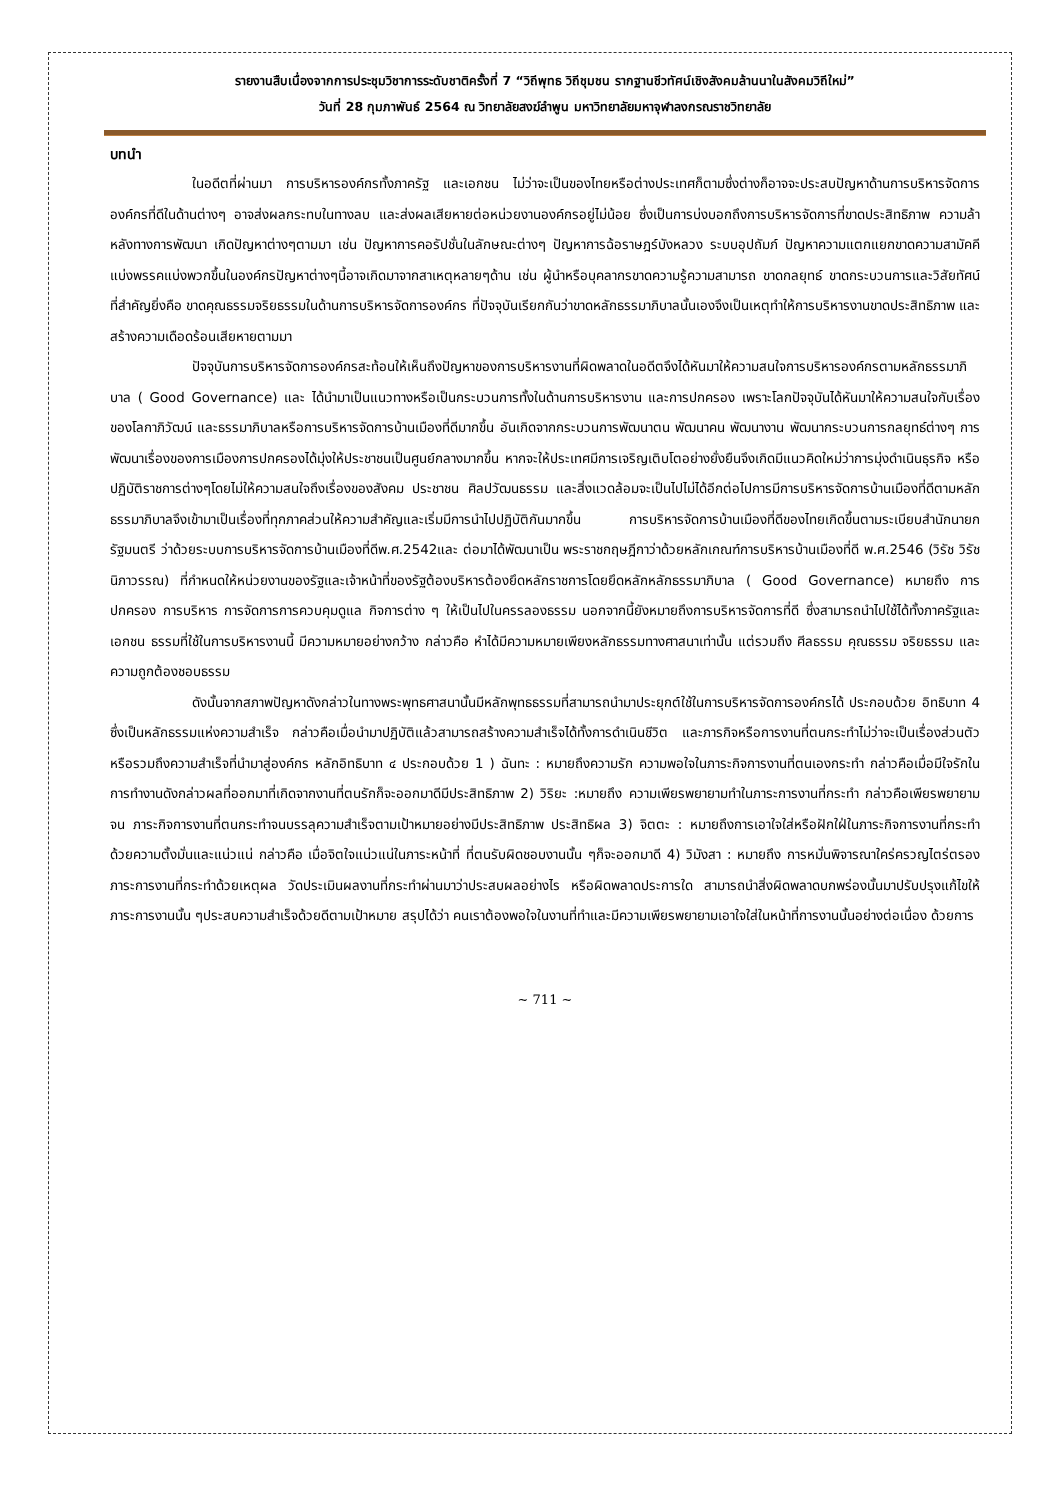รายงานสืบเนื่องจากการประชุมวิชาการระดับชาติครั้งที่ 7 “วิถีพุทธ วิถีชุมชน รากฐานชีวทัศน์เชิงสังคมล้านนาในสังคมวิถีใหม่”
วันที่ 28 กุมภาพันธ์ 2564 ณ วิทยาลัยสงฆ์ลำพูน มหาวิทยาลัยมหาจุฬาลงกรณราชวิทยาลัย
บทนำ
ในอดีตที่ผ่านมา การบริหารองค์กรทั้งภาครัฐ และเอกชน ไม่ว่าจะเป็นของไทยหรือต่างประเทศก็ตามซึ่งต่างก็อาจจะประสบปัญหาด้านการบริหารจัดการองค์กรที่ดีในด้านต่างๆ อาจส่งผลกระทบในทางลบ และส่งผลเสียหายต่อหน่วยงานองค์กรอยู่ไม่น้อย ซึ่งเป็นการบ่งบอกถึงการบริหารจัดการที่ขาดประสิทธิภาพ ความล้าหลังทางการพัฒนา เกิดปัญหาต่างๆตามมา เช่น ปัญหาการคอรัปชั่นในลักษณะต่างๆ ปัญหาการฉ้อราษฎร์บังหลวง ระบบอุปถัมภ์ ปัญหาความแตกแยกขาดความสามัคคีแบ่งพรรคแบ่งพวกขึ้นในองค์กรปัญหาต่างๆนี้อาจเกิดมาจากสาเหตุหลายๆด้าน เช่น ผู้นำหรือบุคลากรขาดความรู้ความสามารถ ขาดกลยุทธ์ ขาดกระบวนการและวิสัยทัศน์ ที่สำคัญยิ่งคือ ขาดคุณธรรมจริยธรรมในด้านการบริหารจัดการองค์กร ที่ปัจจุบันเรียกกันว่าขาดหลักธรรมาภิบาลนั้นเองจึงเป็นเหตุทำให้การบริหารงานขาดประสิทธิภาพ และสร้างความเดือดร้อนเสียหายตามมา
ปัจจุบันการบริหารจัดการองค์กรสะท้อนให้เห็นถึงปัญหาของการบริหารงานที่ผิดพลาดในอดีตจึงได้หันมาให้ความสนใจการบริหารองค์กรตามหลักธรรมาภิบาล ( Good Governance) และ ได้นำมาเป็นแนวทางหรือเป็นกระบวนการทั้งในด้านการบริหารงาน และการปกครอง เพราะโลกปัจจุบันได้หันมาให้ความสนใจกับเรื่องของโลกาภิวัฒน์ และธรรมาภิบาลหรือการบริหารจัดการบ้านเมืองที่ดีมากขึ้น อันเกิดจากกระบวนการพัฒนาตน พัฒนาคน พัฒนางาน พัฒนากระบวนการกลยุทธ์ต่างๆ การพัฒนาเรื่องของการเมืองการปกครองได้มุ่งให้ประชาชนเป็นศูนย์กลางมากขึ้น หากจะให้ประเทศมีการเจริญเติบโตอย่างยั่งยืนจึงเกิดมีแนวคิดใหม่ว่าการมุ่งดำเนินธุรกิจ หรือปฏิบัติราชการต่างๆโดยไม่ให้ความสนใจถึงเรื่องของสังคม ประชาชน ศิลปวัฒนธรรม และสิ่งแวดล้อมจะเป็นไปไม่ได้อีกต่อไปการมีการบริหารจัดการบ้านเมืองที่ดีตามหลักธรรมาภิบาลจึงเข้ามาเป็นเรื่องที่ทุกภาคส่วนให้ความสำคัญและเริ่มมีการนำไปปฏิบัติกันมากขึ้น การบริหารจัดการบ้านเมืองที่ดีของไทยเกิดขึ้นตามระเบียบสำนักนายกรัฐมนตรี ว่าด้วยระบบการบริหารจัดการบ้านเมืองที่ดีพ.ศ.2542และ ต่อมาได้พัฒนาเป็น พระราชกฤษฎีกาว่าด้วยหลักเกณฑ์การบริหารบ้านเมืองที่ดี พ.ศ.2546 (วิรัช วิรัชนิภาวรรณ) ที่กำหนดให้หน่วยงานของรัฐและเจ้าหน้าที่ของรัฐต้องบริหารต้องยึดหลักราชการโดยยึดหลักหลักธรรมาภิบาล ( Good Governance) หมายถึง การปกครอง การบริหาร การจัดการการควบคุมดูแล กิจการต่าง ๆ ให้เป็นไปในครรลองธรรม นอกจากนี้ยังหมายถึงการบริหารจัดการที่ดี ซึ่งสามารถนำไปใช้ได้ทั้งภาครัฐและเอกชน ธรรมที่ใช้ในการบริหารงานนี้ มีความหมายอย่างกว้าง กล่าวคือ หำได้มีความหมายเพียงหลักธรรมทางศาสนาเท่านั้น แต่รวมถึง ศีลธรรม คุณธรรม จริยธรรม และความถูกต้องชอบธรรม
ดังนั้นจากสภาพปัญหาดังกล่าวในทางพระพุทธศาสนานั้นมีหลักพุทธธรรมที่สามารถนำมาประยุกต์ใช้ในการบริหารจัดการองค์กรได้ ประกอบด้วย อิทธิบาท 4 ซึ่งเป็นหลักธรรมแห่งความสำเร็จ กล่าวคือเมื่อนำมาปฏิบัติแล้วสามารถสร้างความสำเร็จได้ทั้งการดำเนินชีวิต และภารกิจหรือการงานที่ตนกระทำไม่ว่าจะเป็นเรื่องส่วนตัว หรือรวมถึงความสำเร็จที่นำมาสู่องค์กร หลักอิทธิบาท ๔ ประกอบด้วย 1 ) ฉันทะ : หมายถึงความรัก ความพอใจในภาระกิจการงานที่ตนเองกระทำ กล่าวคือเมื่อมีใจรักในการทำงานดังกล่าวผลที่ออกมาที่เกิดจากงานที่ตนรักก็จะออกมาดีมีประสิทธิภาพ 2) วิริยะ :หมายถึง ความเพียรพยายามทำในภาระการงานที่กระทำ กล่าวคือเพียรพยายามจน ภาระกิจการงานที่ตนกระทำจนบรรลุความสำเร็จตามเป้าหมายอย่างมีประสิทธิภาพ ประสิทธิผล 3) จิตตะ : หมายถึงการเอาใจใส่หรือฝักใฝ่ในภาระกิจการงานที่กระทำด้วยความตั้งมั่นและแน่วแน่ กล่าวคือ เมื่อจิตใจแน่วแน่ในภาระหน้าที่ ที่ตนรับผิดชอบงานนั้น ๆก็จะออกมาดี 4) วิมังสา : หมายถึง การหมั่นพิจารณาใคร่ครวญไตร่ตรองภาระการงานที่กระทำด้วยเหตุผล วัดประเมินผลงานที่กระทำผ่านมาว่าประสบผลอย่างไร หรือผิดพลาดประการใด สามารถนำสิ่งผิดพลาดบกพร่องนั้นมาปรับปรุงแก้ไขให้ภาระการงานนั้น ๆประสบความสำเร็จด้วยดีตามเป้าหมาย สรุปได้ว่า คนเราต้องพอใจในงานที่ทำและมีความเพียรพยายามเอาใจใส่ในหน้าที่การงานนั้นอย่างต่อเนื่อง ด้วยการ
~ 711 ~